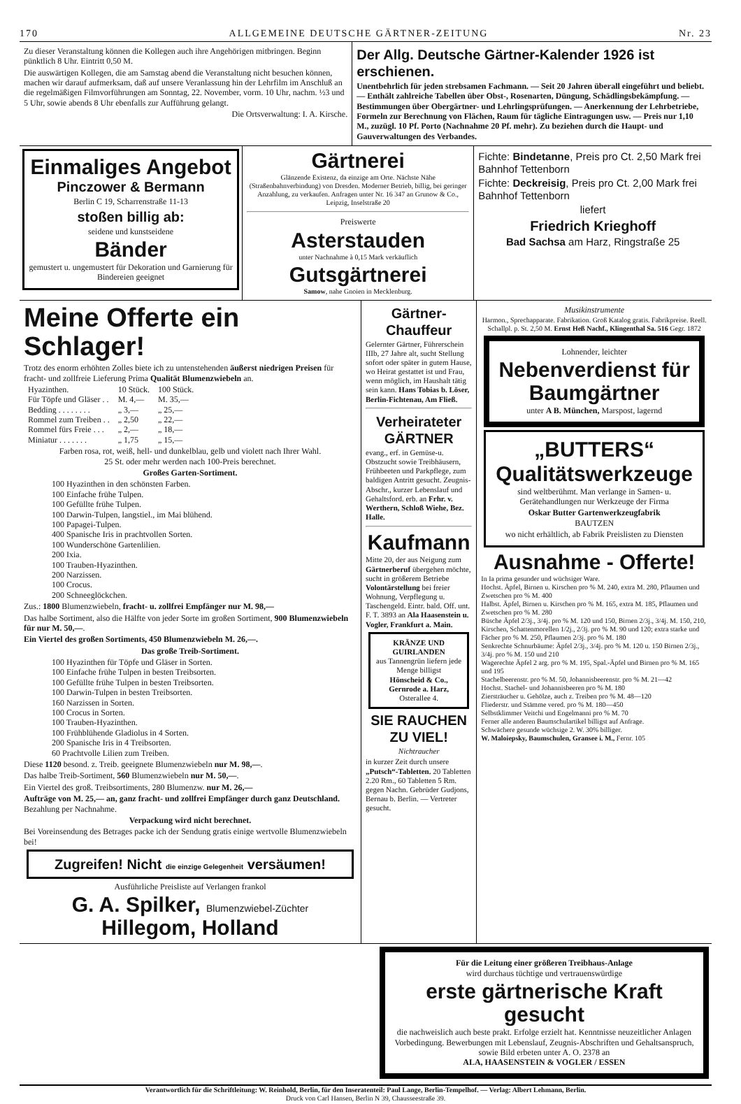170 ALLGEMEINE DEUTSCHE GÄRTNER-ZEITUNG Nr. 23
Zu dieser Veranstaltung können die Kollegen auch ihre Angehörigen mitbringen. Beginn pünktlich 8 Uhr. Eintritt 0,50 M.
Die auswärtigen Kollegen, die am Samstag abend die Veranstaltung nicht besuchen können, machen wir darauf aufmerksam, daß auf unsere Veranlassung hin der Lehrfilm im Anschluß an die regelmäßigen Filmvorführungen am Sonntag, 22. November, vorm. 10 Uhr, nachm. ½3 und 5 Uhr, sowie abends 8 Uhr ebenfalls zur Aufführung gelangt.
Die Ortsverwaltung: I. A. Kirsche.
Der Allg. Deutsche Gärtner-Kalender 1926 ist erschienen.
Unentbehrlich für jeden strebsamen Fachmann. — Seit 20 Jahren überall eingeführt und beliebt. — Enthält zahlreiche Tabellen über Obst-, Rosenarten, Düngung, Schädlingsbekämpfung. — Bestimmungen über Obergärtner- und Lehrlingsprüfungen. — Anerkennung der Lehrbetriebe, Formeln zur Berechnung von Flächen, Raum für tägliche Eintragungen usw. — Preis nur 1,10 M., zuzügl. 10 Pf. Porto (Nachnahme 20 Pf. mehr). Zu beziehen durch die Haupt- und Gauverwaltungen des Verbandes.
Einmaliges Angebot
Pinczower & Bermann
Berlin C 19, Scharrenstraße 11-13
stoßen billig ab:
seidene und kunstseidene
Bänder
gemustert u. ungemustert für Dekoration und Garnierung für Bindereien geeignet
Gärtnerei
Glänzende Existenz, da einzige am Orte. Nächste Nähe (Straßenbahnverbindung) von Dresden. Moderner Betrieb, billig, bei geringer Anzahlung, zu verkaufen. Anfragen unter Nr. 16 347 an Grunow & Co., Leipzig, Inselstraße 20
Preiswerte
Asterstauden
unter Nachnahme à 0,15 Mark verkäuflich
Gutsgärtnerei
Samow, nahe Gnoien in Mecklenburg.
Fichte: Bindetanne, Preis pro Ct. 2,50 Mark frei Bahnhof Tettenborn
Fichte: Deckreisig, Preis pro Ct. 2,00 Mark frei Bahnhof Tettenborn
liefert
Friedrich Krieghoff
Bad Sachsa am Harz, Ringstraße 25
Meine Offerte ein Schlager!
Trotz des enorm erhöhten Zolles biete ich zu untenstehenden äußerst niedrigen Preisen für fracht- und zollfreie Lieferung Prima Qualität Blumenzwiebeln an.
| Hyazinthen. | 10 Stück. | 100 Stück. |
| --- | --- | --- |
| Für Töpfe und Gläser . . | M. 4,— | M. 35,— |
| Bedding . . . . . . . . | „ 3,— | „ 25,— |
| Rommel zum Treiben . . | „ 2,50 | „ 22,— |
| Rommel fürs Freie . . . | „ 2,— | „ 18,— |
| Miniatur . . . . . . . | „ 1,75 | „ 15,— |
Farben rosa, rot, weiß, hell- und dunkelblau, gelb und violett nach Ihrer Wahl.
25 St. oder mehr werden nach 100-Preis berechnet.
Großes Garten-Sortiment.
100 Hyazinthen in den schönsten Farben.
100 Einfache frühe Tulpen.
100 Gefüllte frühe Tulpen.
100 Darwin-Tulpen, langstiel., im Mai blühend.
100 Papagei-Tulpen.
400 Spanische Iris in prachtvollen Sorten.
100 Wunderschöne Gartenlilien.
200 Ixia.
100 Trauben-Hyazinthen.
200 Narzissen.
100 Crocus.
200 Schneeglöckchen.
Zus.: 1800 Blumenzwiebeln, fracht- u. zollfrei Empfänger nur M. 98,—
Das halbe Sortiment, also die Hälfte von jeder Sorte im großen Sortiment, 900 Blumenzwiebeln für nur M. 50,—.
Ein Viertel des großen Sortiments, 450 Blumenzwiebeln M. 26,—.
Das große Treib-Sortiment.
100 Hyazinthen für Töpfe und Gläser in Sorten.
100 Einfache frühe Tulpen in besten Treibsorten.
100 Gefüllte frühe Tulpen in besten Treibsorten.
100 Darwin-Tulpen in besten Treibsorten.
160 Narzissen in Sorten.
100 Crocus in Sorten.
100 Trauben-Hyazinthen.
100 Frühblühende Gladiolus in 4 Sorten.
200 Spanische Iris in 4 Treibsorten.
60 Prachtvolle Lilien zum Treiben.
Diese 1120 besond. z. Treib. geeignete Blumenzwiebeln nur M. 98,—.
Das halbe Treib-Sortiment, 560 Blumenzwiebeln nur M. 50,—.
Ein Viertel des groß. Treibsortiments, 280 Blumenzw. nur M. 26,—
Aufträge von M. 25,— an, ganz fracht- und zollfrei Empfänger durch ganz Deutschland. Bezahlung per Nachnahme.
Verpackung wird nicht berechnet.
Bei Voreinsendung des Betrages packe ich der Sendung gratis einige wertvolle Blumenzwiebeln bei!
Zugreifen! Nicht die einzige Gelegenheit versäumen!
Ausführliche Preisliste auf Verlangen frankol
G. A. Spilker, Blumenzwiebel-Züchter Hillegom, Holland
Gärtner-Chauffeur
Gelernter Gärtner, Führerschein IIIb, 27 Jahre alt, sucht Stellung sofort oder später in gutem Hause, wo Heirat gestattet ist und Frau, wenn möglich, im Haushalt tätig sein kann. Hans Tobias b. Löser, Berlin-Fichtenau, Am Fließ.
Verheirateter GÄRTNER
evang., erf. in Gemüse-u. Obstzucht sowie Treibhäusern, Frühbeeten und Parkpflege, zum baldigen Antritt gesucht. Zeugnis-Abschr., kurzer Lebenslauf und Gehaltsford. erb. an Frhr. v. Werthern, Schloß Wiehe, Bez. Halle.
Kaufmann
Mitte 20, der aus Neigung zum Gärtnerberuf übergehen möchte, sucht in größerem Betriebe Volontärstellung bei freier Wohnung, Verpflegung u. Taschengeld. Eintr. bald. Off. unt. F. T. 3893 an Ala Haasenstein u. Vogler, Frankfurt a. Main.
KRÄNZE UND GUIRLANDEN
aus Tannengrün liefern jede Menge billigst
Hönscheid & Co., Gernrode a. Harz, Osterallee 4.
SIE RAUCHEN ZU VIEL!
Nichtraucher
in kurzer Zeit durch unsere „Putsch“-Tabletten. 20 Tabletten 2.20 Rm., 60 Tabletten 5 Rm. gegen Nachn. Gebrüder Gudjons, Bernau b. Berlin. — Vertreter gesucht.
Musikinstrumente
Harmon., Sprechapparate. Fabrikation. Groß Katalog gratis. Fabrikpreise. Reell. Schallpl. p. St. 2,50 M. Ernst Heß Nachf., Klingenthal Sa. 516 Gegr. 1872
Lohnender, leichter
Nebenverdienst für Baumgärtner
unter A B. München, Marspost, lagernd
„BUTTERS“
Qualitätswerkzeuge
sind weltberühmt. Man verlange in Samen- u. Gerätehandlungen nur Werkzeuge der Firma
Oskar Butter Gartenwerkzeugfabrik
BAUTZEN
wo nicht erhältlich, ab Fabrik Preislisten zu Diensten
Ausnahme - Offerte!
In Ia prima gesunder und wüchsiger Ware.
Hochst. Äpfel, Birnen u. Kirschen pro % M. 240, extra M. 280, Pflaumen und Zwetschen pro % M. 400
Halbst. Äpfel, Birnen u. Kirschen pro % M. 165, extra M. 185, Pflaumen und Zwetschen pro % M. 280
Büsche Äpfel 2/3j., 3/4j. pro % M. 120 und 150, Birnen 2/3j., 3/4j. M. 150, 210, Kirschen, Schattenmorellen 1/2j., 2/3j. pro % M. 90 und 120; extra starke und Fächer pro % M. 250, Pflaumen 2/3j. pro % M. 180
Senkrechte Schnurbäume: Äpfel 2/3j., 3/4j. pro % M. 120 u. 150 Birnen 2/3j., 3/4j. pro % M. 150 und 210
Wagerechte Äpfel 2 arg. pro % M. 195, Spal.-Äpfel und Birnen pro % M. 165 und 195
Stachelbeerenstr. pro % M. 50, Johannisbeerenstr. pro % M. 21—42
Hochst. Stachel- und Johannisbeeren pro % M. 180
Ziersträucher u. Gehölze, auch z. Treiben pro % M. 48—120
Fliederstr. und Stämme vered. pro % M. 180—450
Selbstklimmer Veitchi und Engelmanni pro % M. 70
Ferner alle anderen Baumschulartikel billigst auf Anfrage.
Schwächere gesunde wüchsige 2. W. 30% billiger.
W. Maloiepsky, Baumschulen, Gransee i. M., Fernr. 105
Für die Leitung einer größeren Treibhaus-Anlage
wird durchaus tüchtige und vertrauenswürdige
erste gärtnerische Kraft gesucht
die nachweislich auch beste prakt. Erfolge erzielt hat. Kenntnisse neuzeitlicher Anlagen Vorbedingung. Bewerbungen mit Lebenslauf, Zeugnis-Abschriften und Gehaltsanspruch, sowie Bild erbeten unter A. O. 2378 an
ALA, HAASENSTEIN & VOGLER / ESSEN
Verantwortlich für die Schriftleitung: W. Reinhold, Berlin, für den Inseratenteil: Paul Lange, Berlin-Tempelhof. — Verlag: Albert Lehmann, Berlin.
Druck von Carl Hansen, Berlin N 39, Chausseestraße 39.